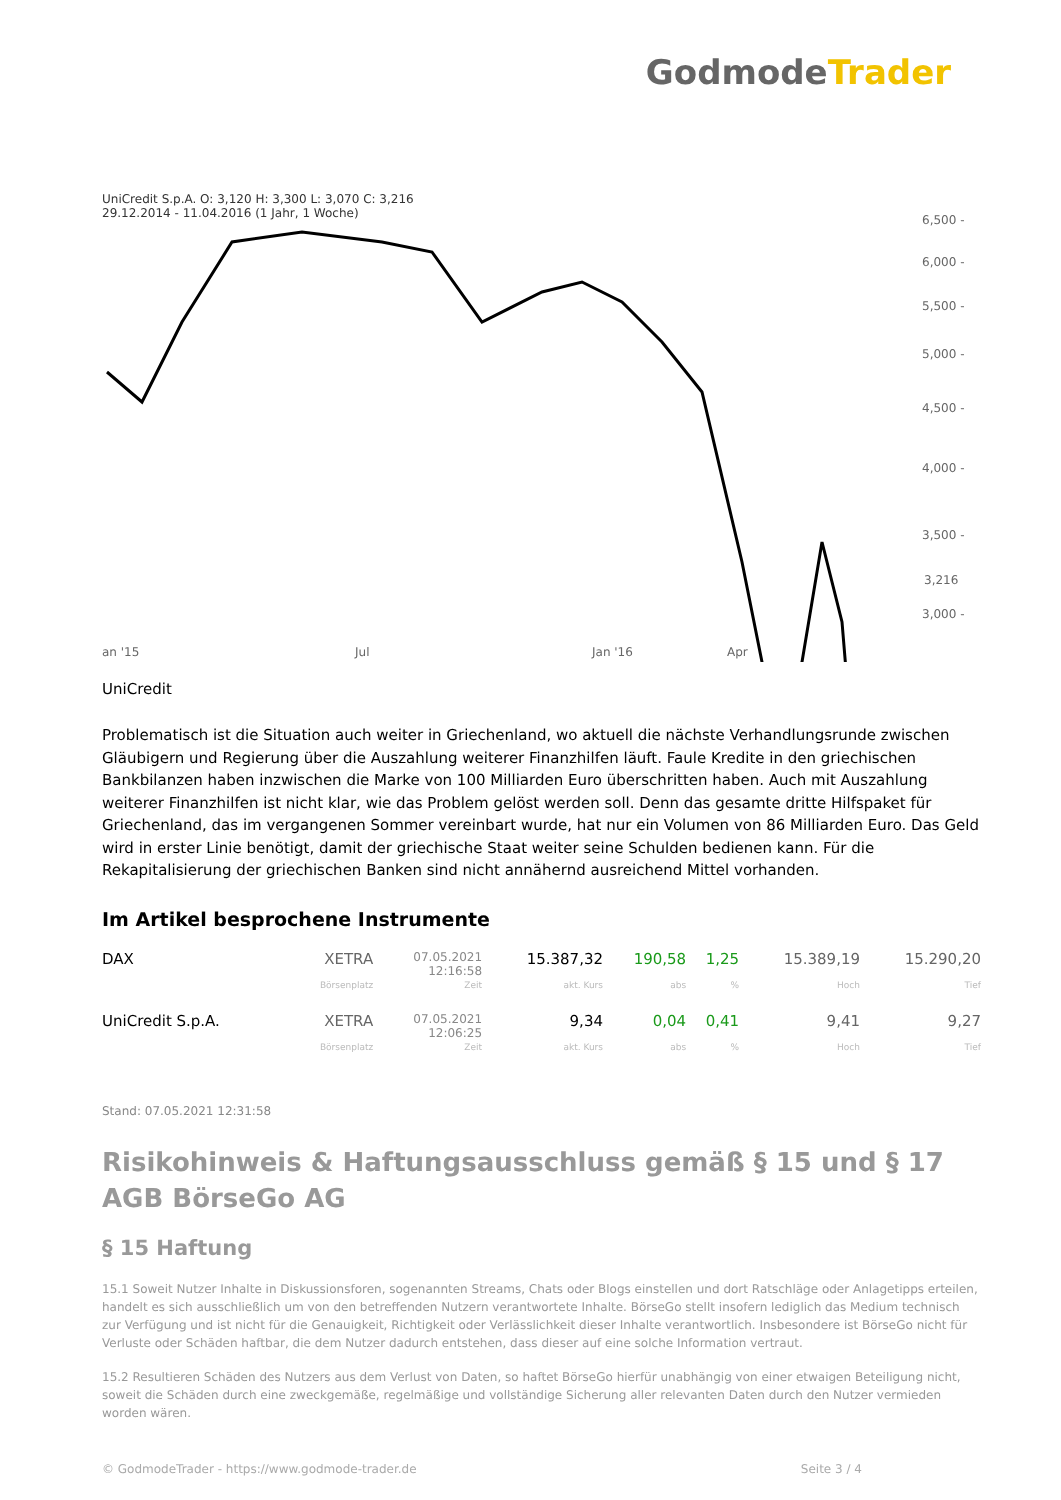GodmodeTrader
UniCredit S.p.A. O: 3,120 H: 3,300 L: 3,070 C: 3,216
29.12.2014 - 11.04.2016 (1 Jahr, 1 Woche)
6,500 -
6,000 -
5,500 -
5,000 -
4,500 -
4,000 -
3,500 -
3,216
3,000 -
an '15
Jul
Jan '16
Apr
UniCredit
Problematisch ist die Situation auch weiter in Griechenland, wo aktuell die nächste Verhandlungsrunde zwischen Gläubigern und Regierung über die Auszahlung weiterer Finanzhilfen läuft. Faule Kredite in den griechischen Bankbilanzen haben inzwischen die Marke von 100 Milliarden Euro überschritten haben. Auch mit Auszahlung weiterer Finanzhilfen ist nicht klar, wie das Problem gelöst werden soll. Denn das gesamte dritte Hilfspaket für Griechenland, das im vergangenen Sommer vereinbart wurde, hat nur ein Volumen von 86 Milliarden Euro. Das Geld wird in erster Linie benötigt, damit der griechische Staat weiter seine Schulden bedienen kann. Für die Rekapitalisierung der griechischen Banken sind nicht annähernd ausreichend Mittel vorhanden.
Im Artikel besprochene Instrumente
| DAX | XETRA | 07.05.2021 12:16:58 | 15.387,32 | 190,58 | 1,25 | 15.389,19 | 15.290,20 |
| | Börsenplatz | Zeit | akt. Kurs | abs | % | Hoch | Tief |
| UniCredit S.p.A. | XETRA | 07.05.2021 12:06:25 | 9,34 | 0,04 | 0,41 | 9,41 | 9,27 |
| | Börsenplatz | Zeit | akt. Kurs | abs | % | Hoch | Tief |
Stand: 07.05.2021 12:31:58
Risikohinweis & Haftungsausschluss gemäß § 15 und § 17 AGB BörseGo AG
§ 15 Haftung
15.1 Soweit Nutzer Inhalte in Diskussionsforen, sogenannten Streams, Chats oder Blogs einstellen und dort Ratschläge oder Anlagetipps erteilen, handelt es sich ausschließlich um von den betreffenden Nutzern verantwortete Inhalte. BörseGo stellt insofern lediglich das Medium technisch zur Verfügung und ist nicht für die Genauigkeit, Richtigkeit oder Verlässlichkeit dieser Inhalte verantwortlich. Insbesondere ist BörseGo nicht für Verluste oder Schäden haftbar, die dem Nutzer dadurch entstehen, dass dieser auf eine solche Information vertraut.
15.2 Resultieren Schäden des Nutzers aus dem Verlust von Daten, so haftet BörseGo hierfür unabhängig von einer etwaigen Beteiligung nicht, soweit die Schäden durch eine zweckgemäße, regelmäßige und vollständige Sicherung aller relevanten Daten durch den Nutzer vermieden worden wären.
© GodmodeTrader - https://www.godmode-trader.de Seite 3 / 4